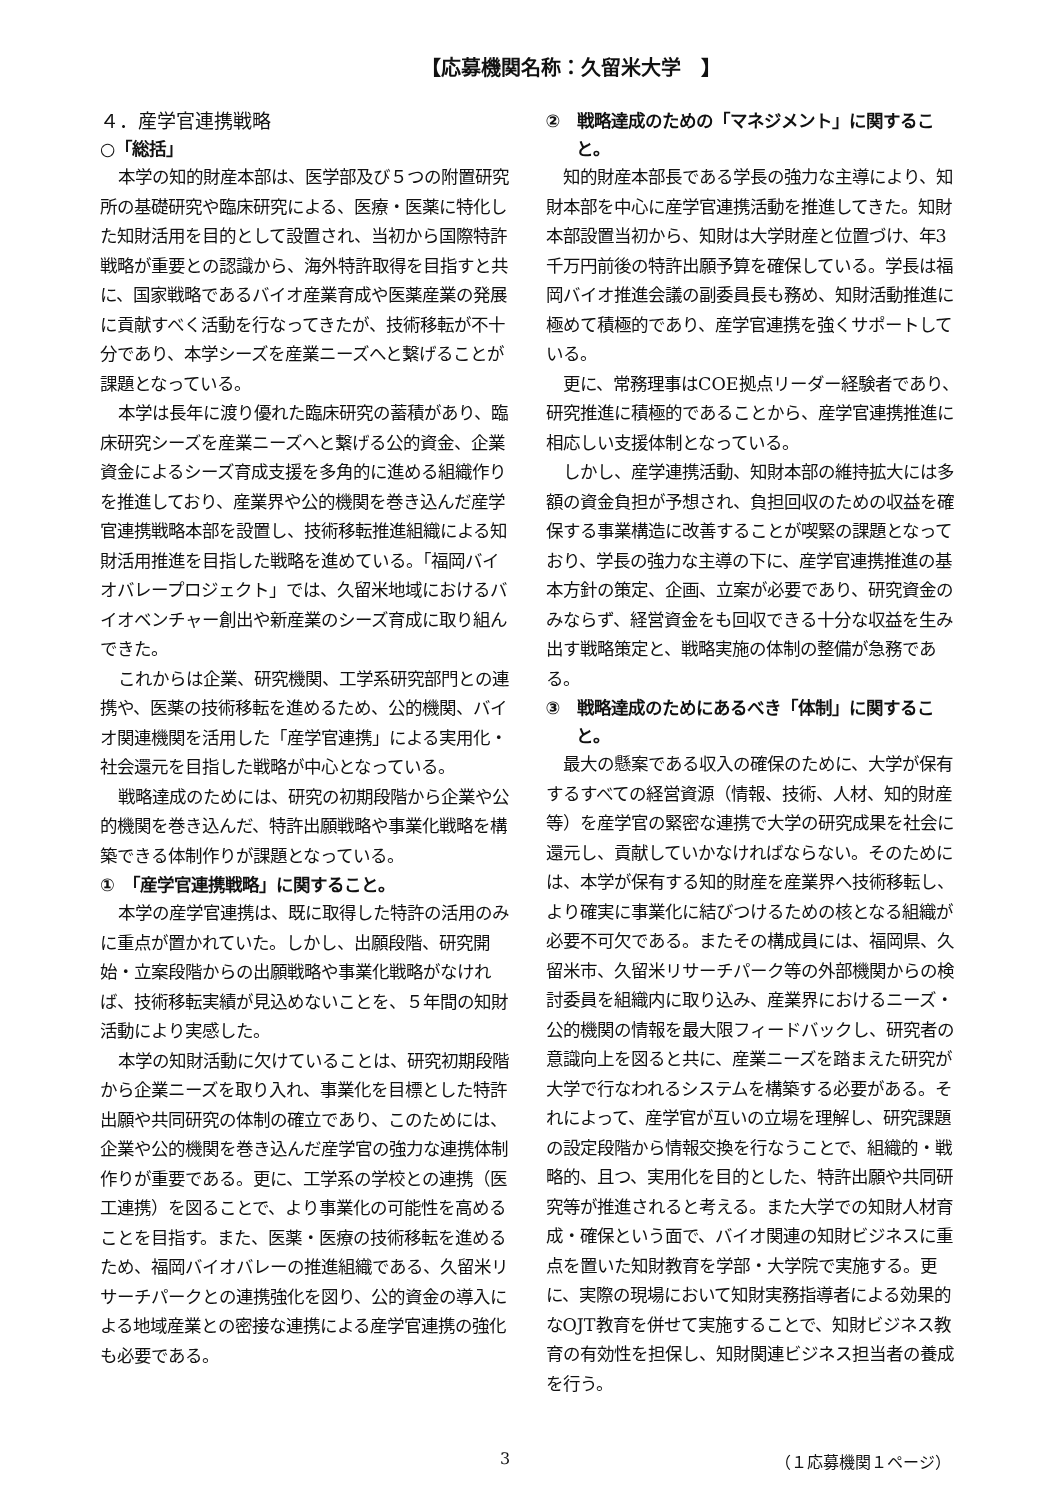【応募機関名称：久留米大学　】
４．産学官連携戦略
○「総括」
本学の知的財産本部は、医学部及び５つの附置研究所の基礎研究や臨床研究による、医療・医薬に特化した知財活用を目的として設置され、当初から国際特許戦略が重要との認識から、海外特許取得を目指すと共に、国家戦略であるバイオ産業育成や医薬産業の発展に貢献すべく活動を行なってきたが、技術移転が不十分であり、本学シーズを産業ニーズへと繋げることが課題となっている。
本学は長年に渡り優れた臨床研究の蓄積があり、臨床研究シーズを産業ニーズへと繋げる公的資金、企業資金によるシーズ育成支援を多角的に進める組織作りを推進しており、産業界や公的機関を巻き込んだ産学官連携戦略本部を設置し、技術移転推進組織による知財活用推進を目指した戦略を進めている。「福岡バイオバレープロジェクト」では、久留米地域におけるバイオベンチャー創出や新産業のシーズ育成に取り組んできた。
これからは企業、研究機関、工学系研究部門との連携や、医薬の技術移転を進めるため、公的機関、バイオ関連機関を活用した「産学官連携」による実用化・社会還元を目指した戦略が中心となっている。
戦略達成のためには、研究の初期段階から企業や公的機関を巻き込んだ、特許出願戦略や事業化戦略を構築できる体制作りが課題となっている。
①　「産学官連携戦略」に関すること。
本学の産学官連携は、既に取得した特許の活用のみに重点が置かれていた。しかし、出願段階、研究開始・立案段階からの出願戦略や事業化戦略がなければ、技術移転実績が見込めないことを、５年間の知財活動により実感した。
本学の知財活動に欠けていることは、研究初期段階から企業ニーズを取り入れ、事業化を目標とした特許出願や共同研究の体制の確立であり、このためには、企業や公的機関を巻き込んだ産学官の強力な連携体制作りが重要である。更に、工学系の学校との連携（医工連携）を図ることで、より事業化の可能性を高めることを目指す。また、医薬・医療の技術移転を進めるため、福岡バイオバレーの推進組織である、久留米リサーチパークとの連携強化を図り、公的資金の導入による地域産業との密接な連携による産学官連携の強化も必要である。
②　戦略達成のための「マネジメント」に関すること。
知的財産本部長である学長の強力な主導により、知財本部を中心に産学官連携活動を推進してきた。知財本部設置当初から、知財は大学財産と位置づけ、年3千万円前後の特許出願予算を確保している。学長は福岡バイオ推進会議の副委員長も務め、知財活動推進に極めて積極的であり、産学官連携を強くサポートしている。
更に、常務理事はCOE拠点リーダー経験者であり、研究推進に積極的であることから、産学官連携推進に相応しい支援体制となっている。
しかし、産学連携活動、知財本部の維持拡大には多額の資金負担が予想され、負担回収のための収益を確保する事業構造に改善することが喫緊の課題となっており、学長の強力な主導の下に、産学官連携推進の基本方針の策定、企画、立案が必要であり、研究資金のみならず、経営資金をも回収できる十分な収益を生み出す戦略策定と、戦略実施の体制の整備が急務である。
③　戦略達成のためにあるべき「体制」に関すること。
最大の懸案である収入の確保のために、大学が保有するすべての経営資源（情報、技術、人材、知的財産等）を産学官の緊密な連携で大学の研究成果を社会に還元し、貢献していかなければならない。そのためには、本学が保有する知的財産を産業界へ技術移転し、より確実に事業化に結びつけるための核となる組織が必要不可欠である。またその構成員には、福岡県、久留米市、久留米リサーチパーク等の外部機関からの検討委員を組織内に取り込み、産業界におけるニーズ・公的機関の情報を最大限フィードバックし、研究者の意識向上を図ると共に、産業ニーズを踏まえた研究が大学で行なわれるシステムを構築する必要がある。それによって、産学官が互いの立場を理解し、研究課題の設定段階から情報交換を行なうことで、組織的・戦略的、且つ、実用化を目的とした、特許出願や共同研究等が推進されると考える。また大学での知財人材育成・確保という面で、バイオ関連の知財ビジネスに重点を置いた知財教育を学部・大学院で実施する。更に、実際の現場において知財実務指導者による効果的なOJT教育を併せて実施することで、知財ビジネス教育の有効性を担保し、知財関連ビジネス担当者の養成を行う。
3 （１応募機関１ページ）